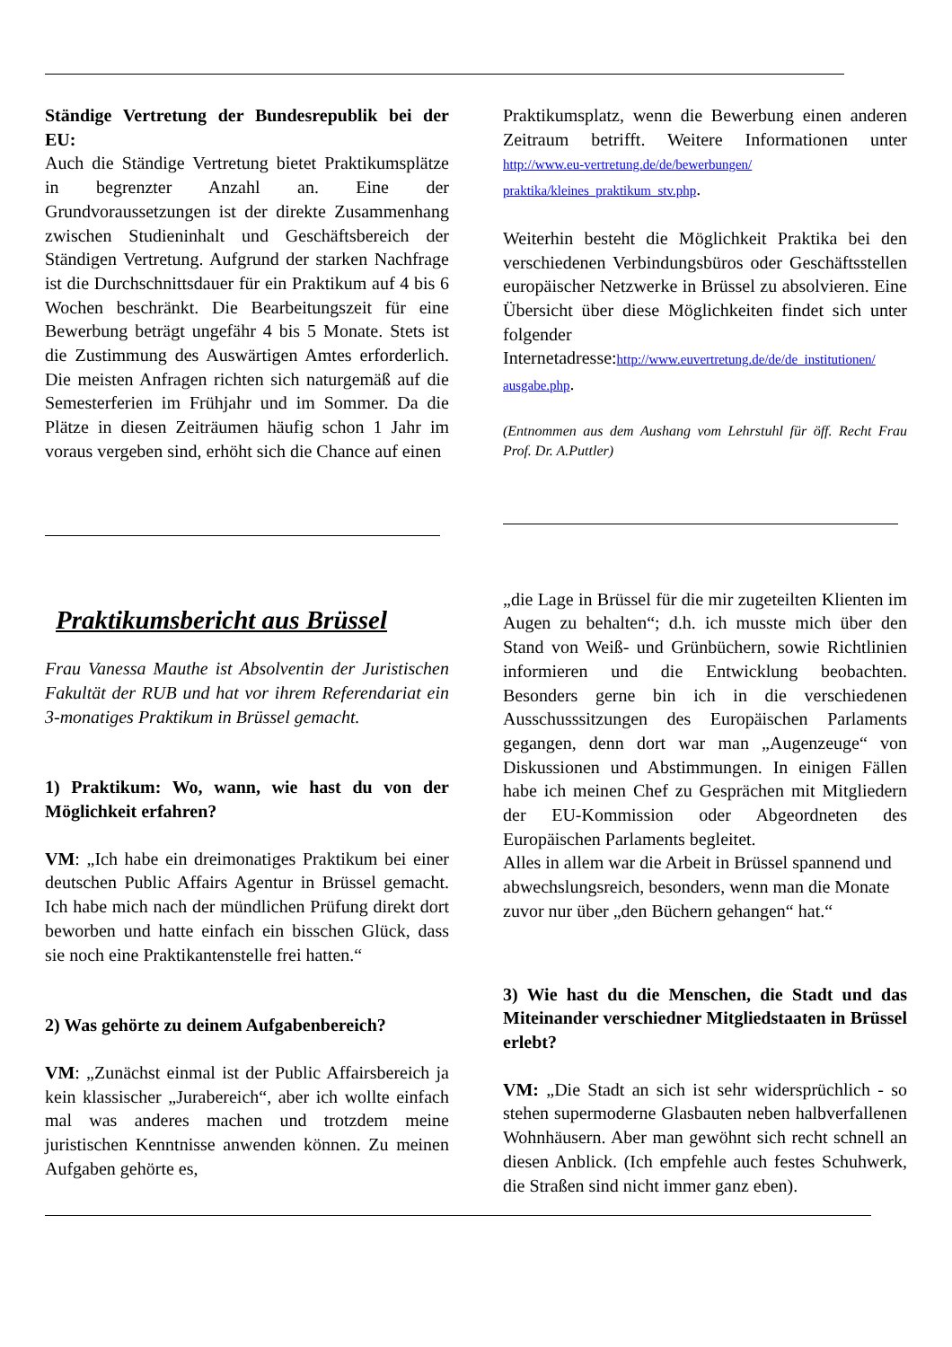Ständige Vertretung der Bundesrepublik bei der EU:
Auch die Ständige Vertretung bietet Praktikumsplätze in begrenzter Anzahl an. Eine der Grundvoraussetzungen ist der direkte Zusammenhang zwischen Studieninhalt und Geschäftsbereich der Ständigen Vertretung. Aufgrund der starken Nachfrage ist die Durchschnittsdauer für ein Praktikum auf 4 bis 6 Wochen beschränkt. Die Bearbeitungszeit für eine Bewerbung beträgt ungefähr 4 bis 5 Monate. Stets ist die Zustimmung des Auswärtigen Amtes erforderlich. Die meisten Anfragen richten sich naturgemäß auf die Semesterferien im Frühjahr und im Sommer. Da die Plätze in diesen Zeiträumen häufig schon 1 Jahr im voraus vergeben sind, erhöht sich die Chance auf einen
Praktikumsbericht aus Brüssel
Frau Vanessa Mauthe ist Absolventin der Juristischen Fakultät der RUB und hat vor ihrem Referendariat ein 3-monatiges Praktikum in Brüssel gemacht.
1) Praktikum: Wo, wann, wie hast du von der Möglichkeit erfahren?
VM: „Ich habe ein dreimonatiges Praktikum bei einer deutschen Public Affairs Agentur in Brüssel gemacht. Ich habe mich nach der mündlichen Prüfung direkt dort beworben und hatte einfach ein bisschen Glück, dass sie noch eine Praktikantenstelle frei hatten.“
2) Was gehörte zu deinem Aufgabenbereich?
VM: „Zunächst einmal ist der Public Affairsbereich ja kein klassischer „Jurabereich“, aber ich wollte einfach mal was anderes machen und trotzdem meine juristischen Kenntnisse anwenden können. Zu meinen Aufgaben gehörte es,
Praktikumsplatz, wenn die Bewerbung einen anderen Zeitraum betrifft. Weitere Informationen unter http://www.eu-vertretung.de/de/bewerbungen/ praktika/kleines_praktikum_stv.php.
Weiterhin besteht die Möglichkeit Praktika bei den verschiedenen Verbindungsbüros oder Geschäftsstellen europäischer Netzwerke in Brüssel zu absolvieren. Eine Übersicht über diese Möglichkeiten findet sich unter folgender Internetadresse:http://www.euvertretung.de/de/de_institutionen/ ausgabe.php.
(Entnommen aus dem Aushang vom Lehrstuhl für öff. Recht Frau Prof. Dr. A.Puttler)
„die Lage in Brüssel für die mir zugeteilten Klienten im Augen zu behalten“; d.h. ich musste mich über den Stand von Weiß- und Grünbüchern, sowie Richtlinien informieren und die Entwicklung beobachten. Besonders gerne bin ich in die verschiedenen Ausschusssitzungen des Europäischen Parlaments gegangen, denn dort war man „Augenzeuge“ von Diskussionen und Abstimmungen. In einigen Fällen habe ich meinen Chef zu Gesprächen mit Mitgliedern der EU-Kommission oder Abgeordneten des Europäischen Parlaments begleitet.
Alles in allem war die Arbeit in Brüssel spannend und abwechslungsreich, besonders, wenn man die Monate zuvor nur über „den Büchern gehangen“ hat.“
3) Wie hast du die Menschen, die Stadt und das Miteinander verschiedner Mitgliedstaaten in Brüssel erlebt?
VM: „Die Stadt an sich ist sehr widersprüchlich - so stehen supermoderne Glasbauten neben halbverfallenen Wohnhäusern. Aber man gewöhnt sich recht schnell an diesen Anblick. (Ich empfehle auch festes Schuhwerk, die Straßen sind nicht immer ganz eben).